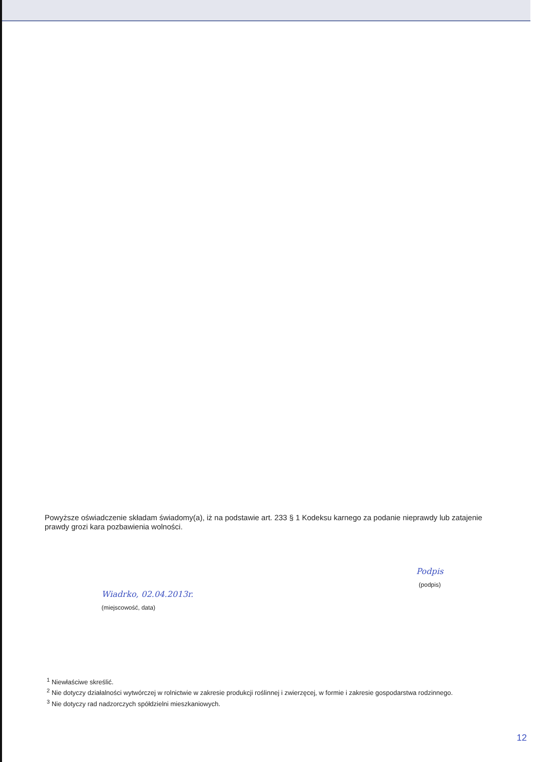Powyższe oświadczenie składam świadomy(a), iż na podstawie art. 233 § 1 Kodeksu karnego za podanie nieprawdy lub zatajenie prawdy grozi kara pozbawienia wolności.
Wiadrko, 02.04.2013r.
(miejscowość, data)
Podpis
(podpis)
<sup>1</sup> Niewłaściwe skreślić.
<sup>2</sup> Nie dotyczy działalności wytwórczej w rolnictwie w zakresie produkcji roślinnej i zwierzęcej, w formie i zakresie gospodarstwa rodzinnego.
<sup>3</sup> Nie dotyczy rad nadzorczych spółdzielni mieszkaniowych.
12